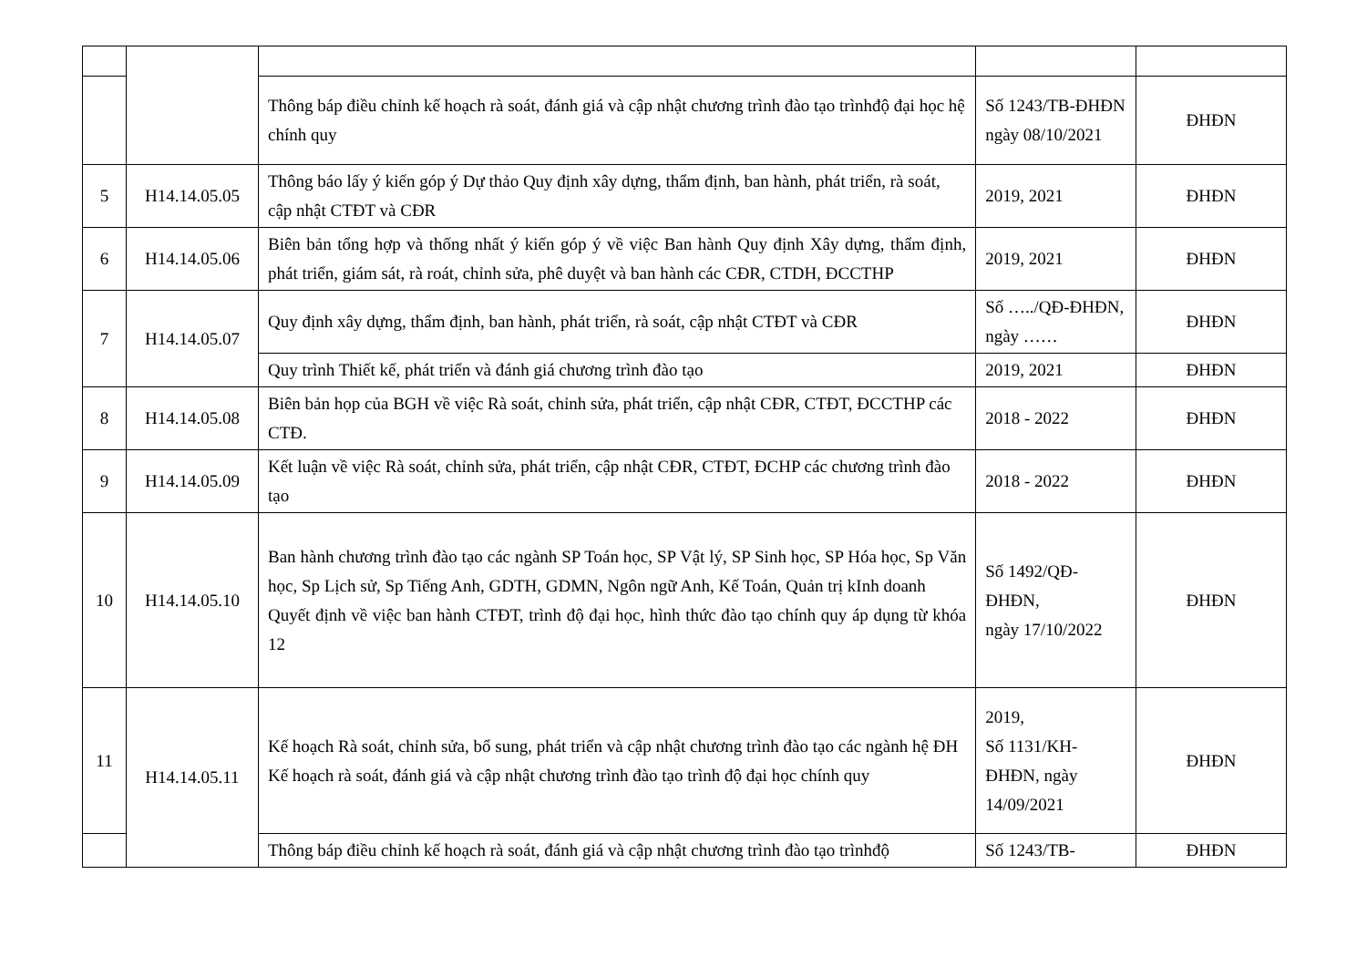| | | Thông báp điều chỉnh kế hoạch rà soát, đánh giá và cập nhật chương trình đào tạo trìnhđộ đại học hệ chính quy | Số 1243/TB-ĐHĐN ngày 08/10/2021 | ĐHĐN |
| 5 | H14.14.05.05 | Thông báo lấy ý kiến góp ý Dự thảo Quy định xây dựng, thẩm định, ban hành, phát triển, rà soát, cập nhật CTĐT và CĐR | 2019, 2021 | ĐHĐN |
| 6 | H14.14.05.06 | Biên bản tổng hợp và thống nhất ý kiến góp ý về việc Ban hành Quy định Xây dựng, thẩm định, phát triển, giám sát, rà roát, chỉnh sửa, phê duyệt và ban hành các CĐR, CTDH, ĐCCTHP | 2019, 2021 | ĐHĐN |
| 7 | H14.14.05.07 | Quy định xây dựng, thẩm định, ban hành, phát triển, rà soát, cập nhật CTĐT và CĐR | Số …../QĐ-ĐHĐN, ngày …… | ĐHĐN |
| | | Quy trình Thiết kế, phát triển và đánh giá chương trình đào tạo | 2019, 2021 | ĐHĐN |
| 8 | H14.14.05.08 | Biên bản họp của BGH về việc Rà soát, chỉnh sửa, phát triển, cập nhật CĐR, CTĐT, ĐCCTHP các CTĐ. | 2018 - 2022 | ĐHĐN |
| 9 | H14.14.05.09 | Kết luận về việc Rà soát, chỉnh sửa, phát triển, cập nhật CĐR, CTĐT, ĐCHP các chương trình đào tạo | 2018 - 2022 | ĐHĐN |
| 10 | H14.14.05.10 | Ban hành chương trình đào tạo các ngành SP Toán học, SP Vật lý, SP Sinh học, SP Hóa học, Sp Văn học, Sp Lịch sử, Sp Tiếng Anh, GDTH, GDMN, Ngôn ngữ Anh, Kế Toán, Quản trị kInh doanh Quyết định về việc ban hành CTĐT, trình độ đại học, hình thức đào tạo chính quy áp dụng từ khóa 12 | Số 1492/QĐ-ĐHĐN, ngày 17/10/2022 | ĐHĐN |
| 11 | H14.14.05.11 | Kế hoạch Rà soát, chỉnh sửa, bổ sung, phát triển và cập nhật chương trình đào tạo các ngành hệ ĐH Kế hoạch rà soát, đánh giá và cập nhật chương trình đào tạo trình độ đại học chính quy | 2019, Số 1131/KH-ĐHĐN, ngày 14/09/2021 | ĐHĐN |
| | | Thông báp điều chỉnh kế hoạch rà soát, đánh giá và cập nhật chương trình đào tạo trìnhđộ | Số 1243/TB- | ĐHĐN |